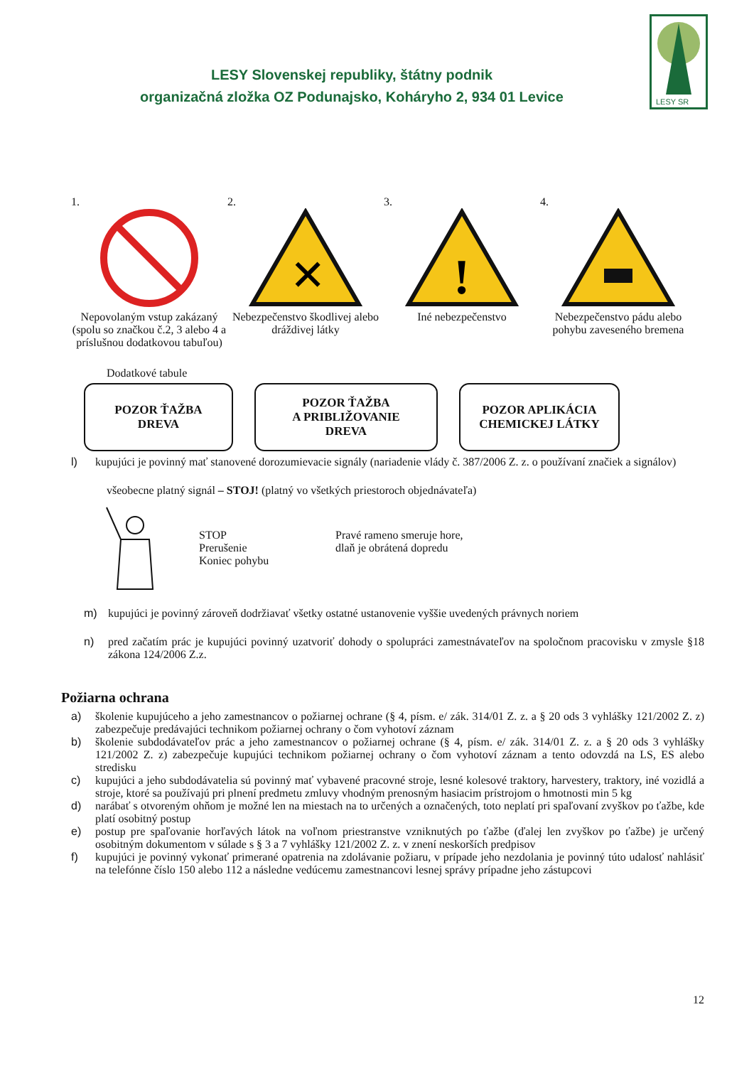LESY Slovenskej republiky, štátny podnik
organizačná zložka OZ Podunajsko, Koháryho 2, 934 01 Levice
LESY SR
1.
Nepovolaným vstup zakázaný (spolu so značkou č.2, 3 alebo 4 a príslušnou dodatkovou tabuľou)
2.
✕
Nebezpečenstvo škodlivej alebo dráždivej látky
3.
!
Iné nebezpečenstvo
4.
Nebezpečenstvo pádu alebo pohybu zaveseného bremena
Dodatkové tabule
POZOR ŤAŽBA
DREVA
POZOR ŤAŽBA
A PRIBLIŽOVANIE
DREVA
POZOR APLIKÁCIA
CHEMICKEJ LÁTKY
l) kupujúci je povinný mať stanovené dorozumievacie signály (nariadenie vlády č. 387/2006 Z. z. o používaní značiek a signálov)
všeobecne platný signál – STOJ! (platný vo všetkých priestoroch objednávateľa)
STOP
Prerušenie
Koniec pohybu
Pravé rameno smeruje hore,
dlaň je obrátená dopredu
m) kupujúci je povinný zároveň dodržiavať všetky ostatné ustanovenie vyššie uvedených právnych noriem
n) pred začatím prác je kupujúci povinný uzatvoriť dohody o spolupráci zamestnávateľov na spoločnom pracovisku v zmysle §18 zákona 124/2006 Z.z.
Požiarna ochrana
a) školenie kupujúceho a jeho zamestnancov o požiarnej ochrane (§ 4, písm. e/ zák. 314/01 Z. z. a § 20 ods 3 vyhlášky 121/2002 Z. z) zabezpečuje predávajúci technikom požiarnej ochrany o čom vyhotoví záznam
b) školenie subdodávateľov prác a jeho zamestnancov o požiarnej ochrane (§ 4, písm. e/ zák. 314/01 Z. z. a § 20 ods 3 vyhlášky 121/2002 Z. z) zabezpečuje kupujúci technikom požiarnej ochrany o čom vyhotoví záznam a tento odovzdá na LS, ES alebo stredisku
c) kupujúci a jeho subdodávatelia sú povinný mať vybavené pracovné stroje, lesné kolesové traktory, harvestery, traktory, iné vozidlá a stroje, ktoré sa používajú pri plnení predmetu zmluvy vhodným prenosným hasiacim prístrojom o hmotnosti min 5 kg
d) narábať s otvoreným ohňom je možné len na miestach na to určených a označených, toto neplatí pri spaľovaní zvyškov po ťažbe, kde platí osobitný postup
e) postup pre spaľovanie horľavých látok na voľnom priestranstve vzniknutých po ťažbe (ďalej len zvyškov po ťažbe) je určený osobitným dokumentom v súlade s § 3 a 7 vyhlášky 121/2002 Z. z. v znení neskorších predpisov
f) kupujúci je povinný vykonať primerané opatrenia na zdolávanie požiaru, v prípade jeho nezdolania je povinný túto udalosť nahlásiť na telefónne číslo 150 alebo 112 a následne vedúcemu zamestnancovi lesnej správy prípadne jeho zástupcovi
12